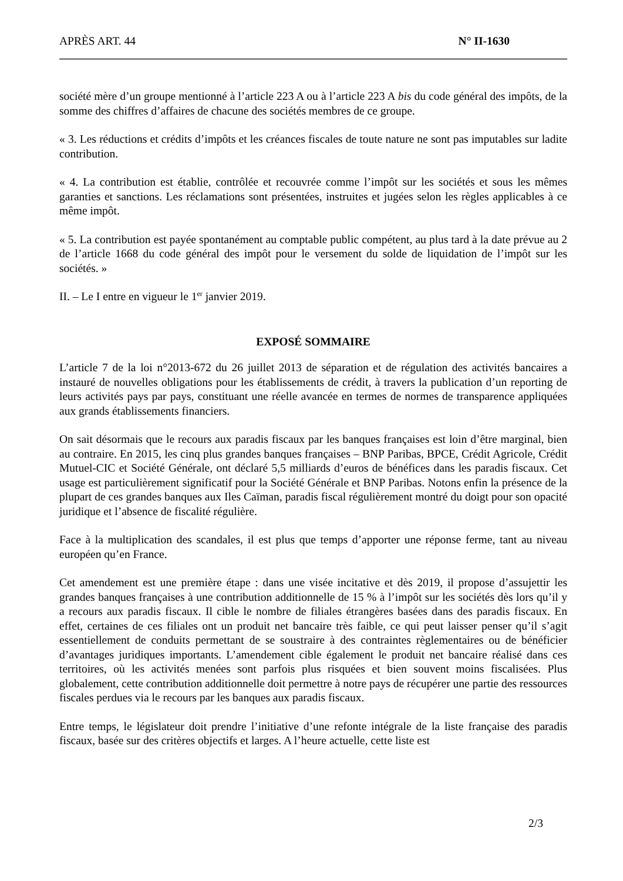APRÈS ART. 44 N° II-1630
société mère d’un groupe mentionné à l’article 223 A ou à l’article 223 A bis du code général des impôts, de la somme des chiffres d’affaires de chacune des sociétés membres de ce groupe.
« 3. Les réductions et crédits d’impôts et les créances fiscales de toute nature ne sont pas imputables sur ladite contribution.
« 4. La contribution est établie, contrôlée et recouvrée comme l’impôt sur les sociétés et sous les mêmes garanties et sanctions. Les réclamations sont présentées, instruites et jugées selon les règles applicables à ce même impôt.
« 5. La contribution est payée spontanément au comptable public compétent, au plus tard à la date prévue au 2 de l’article 1668 du code général des impôt pour le versement du solde de liquidation de l’impôt sur les sociétés. »
II. – Le I entre en vigueur le 1<sup>er</sup> janvier 2019.
EXPOSÉ SOMMAIRE
L’article 7 de la loi n°2013-672 du 26 juillet 2013 de séparation et de régulation des activités bancaires a instauré de nouvelles obligations pour les établissements de crédit, à travers la publication d’un reporting de leurs activités pays par pays, constituant une réelle avancée en termes de normes de transparence appliquées aux grands établissements financiers.
On sait désormais que le recours aux paradis fiscaux par les banques françaises est loin d’être marginal, bien au contraire. En 2015, les cinq plus grandes banques françaises – BNP Paribas, BPCE, Crédit Agricole, Crédit Mutuel-CIC et Société Générale, ont déclaré 5,5 milliards d’euros de bénéfices dans les paradis fiscaux. Cet usage est particulièrement significatif pour la Société Générale et BNP Paribas. Notons enfin la présence de la plupart de ces grandes banques aux Iles Caïman, paradis fiscal régulièrement montré du doigt pour son opacité juridique et l’absence de fiscalité régulière.
Face à la multiplication des scandales, il est plus que temps d’apporter une réponse ferme, tant au niveau européen qu’en France.
Cet amendement est une première étape : dans une visée incitative et dès 2019, il propose d’assujettir les grandes banques françaises à une contribution additionnelle de 15 % à l’impôt sur les sociétés dès lors qu’il y a recours aux paradis fiscaux. Il cible le nombre de filiales étrangères basées dans des paradis fiscaux. En effet, certaines de ces filiales ont un produit net bancaire très faible, ce qui peut laisser penser qu’il s’agit essentiellement de conduits permettant de se soustraire à des contraintes règlementaires ou de bénéficier d’avantages juridiques importants. L’amendement cible également le produit net bancaire réalisé dans ces territoires, où les activités menées sont parfois plus risquées et bien souvent moins fiscalisées. Plus globalement, cette contribution additionnelle doit permettre à notre pays de récupérer une partie des ressources fiscales perdues via le recours par les banques aux paradis fiscaux.
Entre temps, le législateur doit prendre l’initiative d’une refonte intégrale de la liste française des paradis fiscaux, basée sur des critères objectifs et larges. A l’heure actuelle, cette liste est
2/3